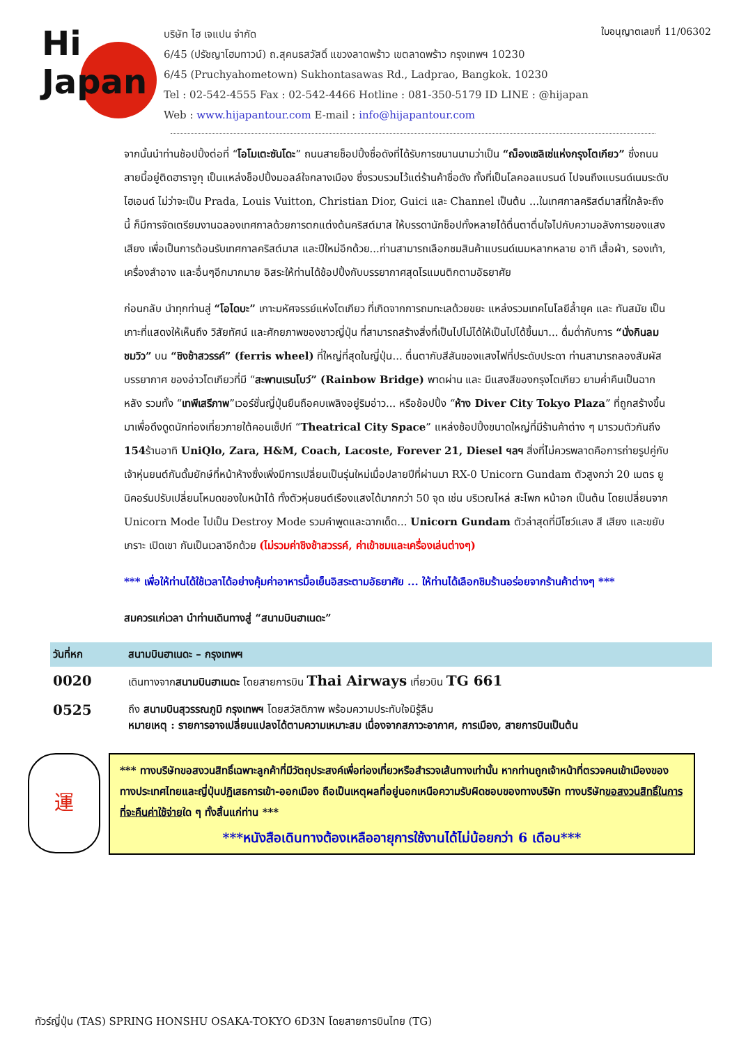Hi
Japan
บริษัท ไฮ เจแปน จำกัด
6/45 (ปรัชญาโฮมทาวน์) ถ.สุคนธสวัสดิ์ แขวงลาดพร้าว เขตลาดพร้าว กรุงเทพฯ 10230
6/45 (Pruchyahometown) Sukhontasawas Rd., Ladprao, Bangkok. 10230
Tel : 02-542-4555 Fax : 02-542-4466 Hotline : 081-350-5179 ID LINE : @hijapan
Web : www.hijapantour.com E-mail : info@hijapantour.com
ใบอนุญาตเลขที่ 11/06302
จากนั้นนำท่านช้อปปิ้งต่อที่ “โอโมเตะซันโดะ” ถนนสายช็อปปิ้งชื่อดังที่ได้รับการขนานนามว่าเป็น “ฌ็องเซลิเซ่แห่งกรุงโตเกียว” ซึ่งถนนสายนี้อยู่ติดฮาราจูกุ เป็นแหล่งช็อปปิ้งมอลล์ใจกลางเมือง ซึ่งรวบรวมไว้แต่ร้านค้าชื่อดัง ทั้งที่เป็นโลคอลแบรนด์ ไปจนถึงแบรนด์เนมระดับไฮเอนด์ ไม่ว่าจะเป็น Prada, Louis Vuitton, Christian Dior, Guici และ Channel เป็นต้น ...ในเทศกาลคริสต์มาสที่ใกล้จะถึงนี้ ก็มีการจัดเตรียมงานฉลองเทศกาลด้วยการตกแต่งต้นคริสต์มาส ให้บรรดานักช็อปทั้งหลายได้ตื่นตาตื่นใจไปกับความอลังการของแสงเสียง เพื่อเป็นการต้อนรับเทศกาลคริสต์มาส และปีใหม่อีกด้วย...ท่านสามารถเลือกชมสินค้าแบรนด์เนมหลากหลาย อาทิ เสื้อผ้า, รองเท้า, เครื่องสำอาง และอื่นๆอีกมากมาย อิสระให้ท่านได้ช้อปปิ้งกับบรรยากาศสุดโรแมนติกตามอัธยาศัย
ก่อนกลับ นำทุกท่านสู่ “โอไดบะ” เกาะมหัศจรรย์แห่งโตเกียว ที่เกิดจากการถมทะเลด้วยขยะ แหล่งรวมเทคโนโลยีล้ำยุค และ ทันสมัย เป็นเกาะที่แสดงให้เห็นถึง วิสัยทัศน์ และศักยภาพของชาวญี่ปุ่น ที่สามารถสร้างสิ่งที่เป็นไปไม่ได้ให้เป็นไปได้ขึ้นมา... ดื่มด่ำกับการ “นั่งกินลมชมวิว” บน “ชิงช้าสวรรค์” (ferris wheel) ที่ใหญ่ที่สุดในญี่ปุ่น... ตื่นตากับสีสันของแสงไฟที่ประดับประดา ท่านสามารถลองสัมผัสบรรยากาศ ของอ่าวโตเกียวที่มี “สะพานเรนโบว์” (Rainbow Bridge) พาดผ่าน และ มีแสงสีของกรุงโตเกียว ยามค่ำคืนเป็นฉากหลัง รวมทั้ง “เทพีเสรีภาพ”เวอร์ชั่นญี่ปุ่นยืนถือคบเพลิงอยู่ริมอ่าว... หรือช้อปปิ้ง “ห้าง Diver City Tokyo Plaza” ที่ถูกสร้างขึ้นมาเพื่อดึงดูดนักท่องเที่ยวภายใต้คอนเซ็ปท์ “Theatrical City Space” แหล่งช้อปปิ้งขนาดใหญ่ที่มีร้านค้าต่าง ๆ มารวมตัวกันถึง 154ร้านอาทิ UniQlo, Zara, H&M, Coach, Lacoste, Forever 21, Diesel ฯลฯ สิ่งที่ไม่ควรพลาดคือการถ่ายรูปคู่กับเจ้าหุ่นยนต์กันดั้มยักษ์ที่หน้าห้างซึ่งเพิ่งมีการเปลี่ยนเป็นรุ่นใหม่เมื่อปลายปีที่ผ่านมา RX-0 Unicorn Gundam ตัวสูงกว่า 20 เมตร ยูนิคอร์นปรับเปลี่ยนโหมดของใบหน้าได้ ทั้งตัวหุ่นยนต์เรืองแสงได้มากกว่า 50 จุด เช่น บริเวณไหล่ สะโพก หน้าอก เป็นต้น โดยเปลี่ยนจาก Unicorn Mode ไปเป็น Destroy Mode รวมคำพูดและฉากเด็ด... Unicorn Gundam ตัวล่าสุดที่มีโชว์แสง สี เสียง และขยับเกราะ เปิดเขา กันเป็นเวลาอีกด้วย (ไม่รวมค่าชิงช้าสวรรค์, ค่าเข้าชมและเครื่องเล่นต่างๆ)
*** เพื่อให้ท่านได้ใช้เวลาได้อย่างคุ้มค่าอาหารมื้อเย็นอิสระตามอัธยาศัย ... ให้ท่านได้เลือกชิมร้านอร่อยจากร้านค้าต่างๆ ***
สมควรแก่เวลา นำท่านเดินทางสู่ “สนามบินฮาเนดะ”
| วันที่หก | สนามบินฮาเนดะ – กรุงเทพฯ |
| --- | --- |
| 0020 | เดินทางจาก สนามบินฮาเนดะ โดยสายการบิน Thai Airways เที่ยวบิน TG 661 |
| 0525 | ถึง สนามบินสุวรรณภูมิ กรุงเทพฯ โดยสวัสดิภาพ พร้อมความประทับใจมิรู้ลืม หมายเหตุ : รายการอาจเปลี่ยนแปลงได้ตามความเหมาะสม เนื่องจากสภาวะอากาศ, การเมือง, สายการบินเป็นต้น |
運
*** ทางบริษัทขอสงวนสิทธิ์เฉพาะลูกค้าที่มีวัตถุประสงค์เพื่อท่องเที่ยวหรือสำรวจเส้นทางเท่านั้น หากท่านถูกเจ้าหน้าที่ตรวจคนเข้าเมืองของทางประเทศไทยและญี่ปุ่นปฏิเสธการเข้า-ออกเมือง ถือเป็นเหตุผลที่อยู่นอกเหนือความรับผิดชอบของทางบริษัท ทางบริษัทขอสงวนสิทธิ์ในการที่จะคืนค่าใช้จ่ายใด ๆ ทั้งสิ้นแก่ท่าน ***
***หนังสือเดินทางต้องเหลืออายุการใช้งานได้ไม่น้อยกว่า 6 เดือน***
ทัวร์ญี่ปุ่น (TAS) SPRING HONSHU OSAKA-TOKYO 6D3N โดยสายการบินไทย (TG)